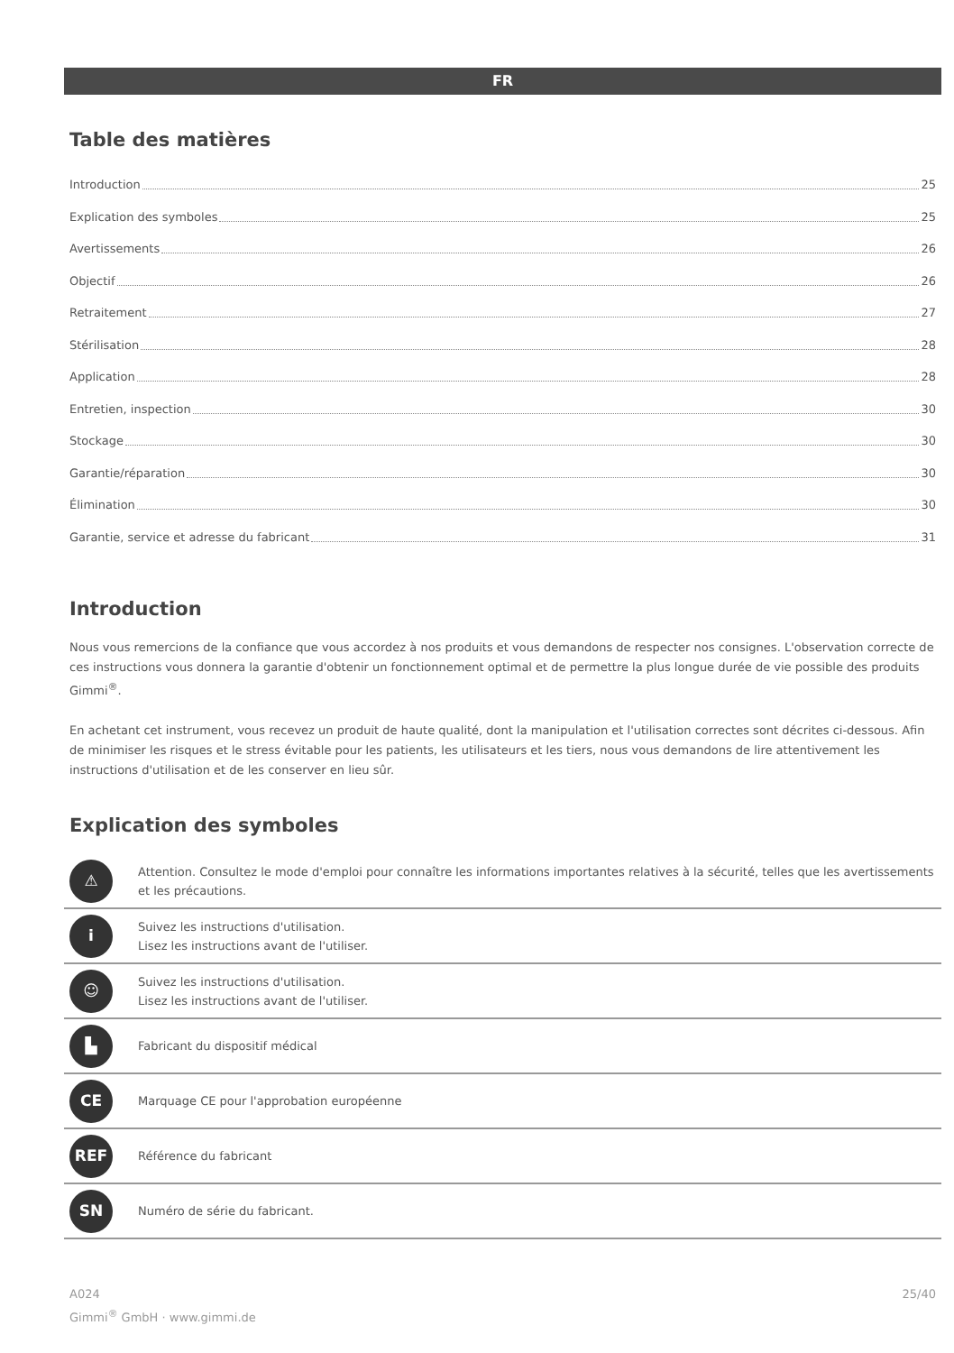FR
Table des matières
Introduction 25
Explication des symboles 25
Avertissements 26
Objectif 26
Retraitement 27
Stérilisation 28
Application 28
Entretien, inspection 30
Stockage 30
Garantie/réparation 30
Élimination 30
Garantie, service et adresse du fabricant 31
Introduction
Nous vous remercions de la confiance que vous accordez à nos produits et vous demandons de respecter nos consignes. L'observation correcte de ces instructions vous donnera la garantie d'obtenir un fonctionnement optimal et de permettre la plus longue durée de vie possible des produits Gimmi<sup>®</sup>.
En achetant cet instrument, vous recevez un produit de haute qualité, dont la manipulation et l'utilisation correctes sont décrites ci-dessous. Afin de minimiser les risques et le stress évitable pour les patients, les utilisateurs et les tiers, nous vous demandons de lire attentivement les instructions d'utilisation et de les conserver en lieu sûr.
Explication des symboles
| ⚠ | Attention. Consultez le mode d'emploi pour connaître les informations importantes relatives à la sécurité, telles que les avertissements et les précautions. |
| i | Suivez les instructions d'utilisation. Lisez les instructions avant de l'utiliser. |
| ☺ | Suivez les instructions d'utilisation. Lisez les instructions avant de l'utiliser. |
| ▙ | Fabricant du dispositif médical |
| CE | Marquage CE pour l'approbation européenne |
| REF | Référence du fabricant |
| SN | Numéro de série du fabricant. |
A024
Gimmi<sup>®</sup> GmbH · www.gimmi.de
25/40